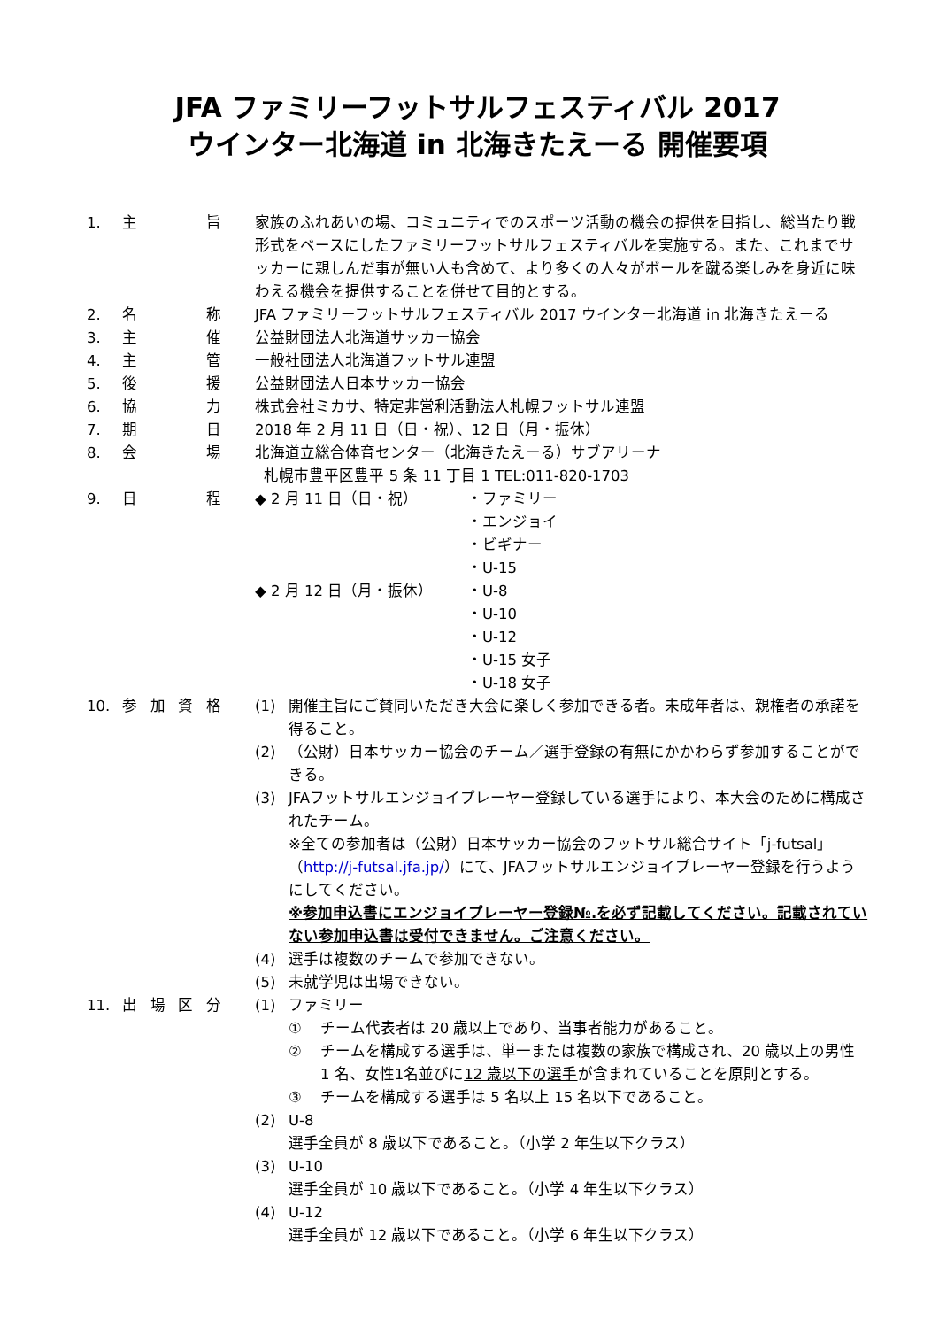JFA ファミリーフットサルフェスティバル 2017
ウインター北海道 in 北海きたえーる 開催要項
1. 主旨 家族のふれあいの場、コミュニティでのスポーツ活動の機会の提供を目指し、総当たり戦形式をベースにしたファミリーフットサルフェスティバルを実施する。また、これまでサッカーに親しんだ事が無い人も含めて、より多くの人々がボールを蹴る楽しみを身近に味わえる機会を提供することを併せて目的とする。
2. 名称 JFA ファミリーフットサルフェスティバル 2017 ウインター北海道 in 北海きたえーる
3. 主催 公益財団法人北海道サッカー協会
4. 主管 一般社団法人北海道フットサル連盟
5. 後援 公益財団法人日本サッカー協会
6. 協力 株式会社ミカサ、特定非営利活動法人札幌フットサル連盟
7. 期日 2018 年 2 月 11 日（日・祝）、12 日（月・振休）
8. 会場 北海道立総合体育センター（北海きたえーる）サブアリーナ
札幌市豊平区豊平 5 条 11 丁目 1 TEL:011-820-1703
9. 日程 ◆ 2 月 11 日（日・祝） ・ファミリー
・エンジョイ
・ビギナー
・U-15
◆ 2 月 12 日（月・振休） ・U-8
・U-10
・U-12
・U-15 女子
・U-18 女子
10. 参加資格 (1) 開催主旨にご賛同いただき大会に楽しく参加できる者。未成年者は、親権者の承諾を得ること。
(2) （公財）日本サッカー協会のチーム／選手登録の有無にかかわらず参加することができる。
(3) JFAフットサルエンジョイプレーヤー登録している選手により、本大会のために構成されたチーム。
※全ての参加者は（公財）日本サッカー協会のフットサル総合サイト「j-futsal」（http://j-futsal.jfa.jp/）にて、JFAフットサルエンジョイプレーヤー登録を行うようにしてください。
※参加申込書にエンジョイプレーヤー登録№.を必ず記載してください。記載されていない参加申込書は受付できません。ご注意ください。
(4) 選手は複数のチームで参加できない。
(5) 未就学児は出場できない。
11. 出場区分 (1) ファミリー
① チーム代表者は 20 歳以上であり、当事者能力があること。
② チームを構成する選手は、単一または複数の家族で構成され、20 歳以上の男性 1 名、女性1名並びに12 歳以下の選手が含まれていることを原則とする。
③ チームを構成する選手は 5 名以上 15 名以下であること。
(2) U-8
選手全員が 8 歳以下であること。（小学 2 年生以下クラス）
(3) U-10
選手全員が 10 歳以下であること。（小学 4 年生以下クラス）
(4) U-12
選手全員が 12 歳以下であること。（小学 6 年生以下クラス）